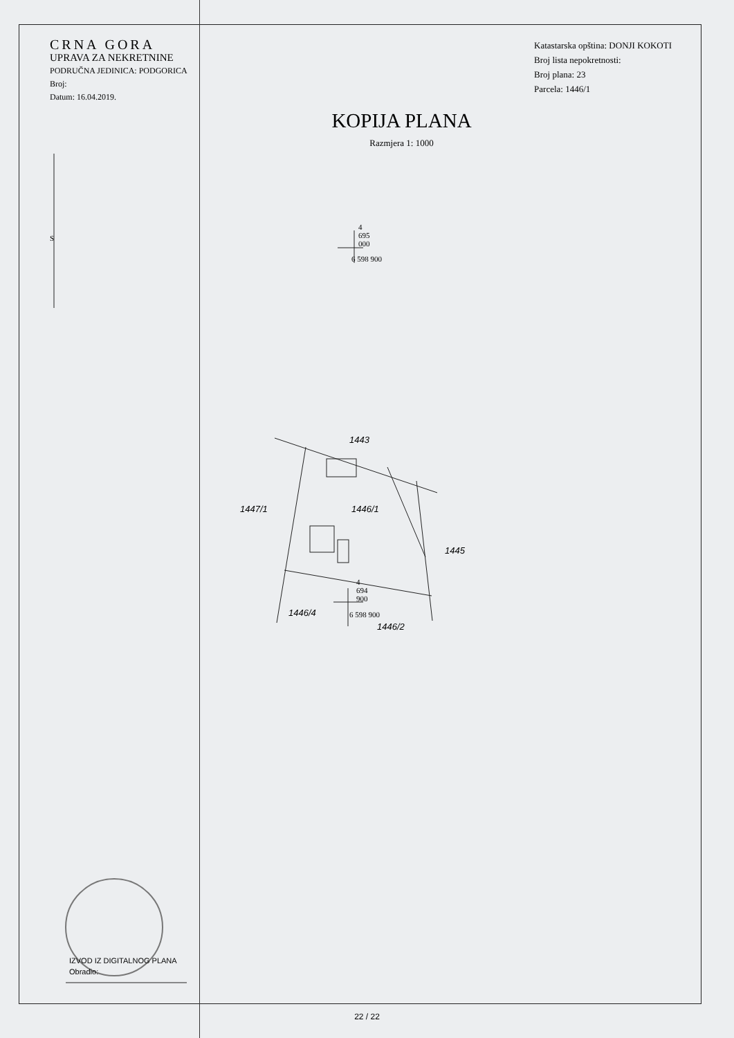CRNA GORA
UPRAVA ZA NEKRETNINE
PODRUČNA JEDINICA: PODGORICA
Broj:
Datum: 16.04.2019.
Katastarska opština: DONJI KOKOTI
Broj lista nepokretnosti:
Broj plana: 23
Parcela: 1446/1
KOPIJA PLANA
Razmjera 1: 1000
S
4
695
000
6 598 900
4
694
900
6 598 900
1443
1447/1 1446/1
1445
1446/4
1446/2
IZVOD IZ DIGITALNOG PLANA
Obradio:
22 / 22